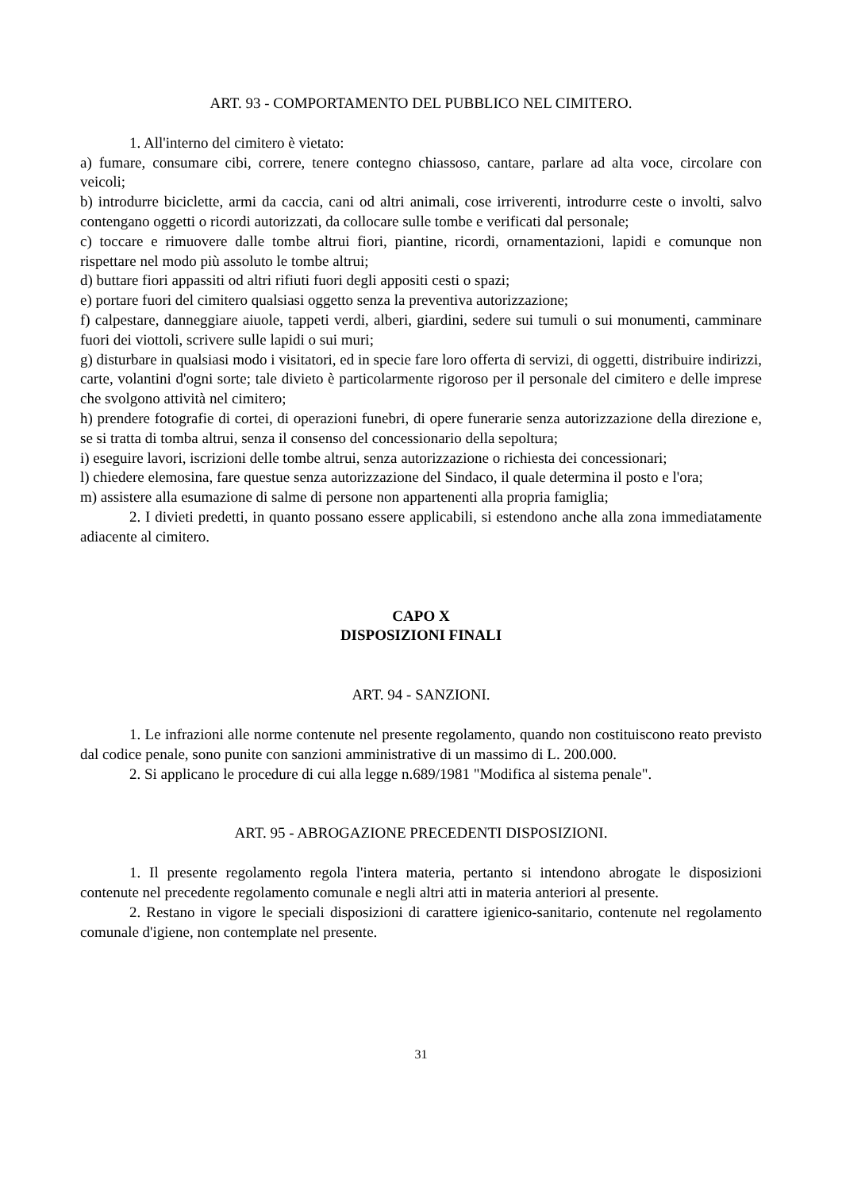ART. 93 - COMPORTAMENTO DEL PUBBLICO NEL CIMITERO.
1. All'interno del cimitero è vietato:
a) fumare, consumare cibi, correre, tenere contegno chiassoso, cantare, parlare ad alta voce, circolare con veicoli;
b) introdurre biciclette, armi da caccia, cani od altri animali, cose irriverenti, introdurre ceste o involti, salvo contengano oggetti o ricordi autorizzati, da collocare sulle tombe e verificati dal personale;
c) toccare e rimuovere dalle tombe altrui fiori, piantine, ricordi, ornamentazioni, lapidi e comunque non rispettare nel modo più assoluto le tombe altrui;
d) buttare fiori appassiti od altri rifiuti fuori degli appositi cesti o spazi;
e) portare fuori del cimitero qualsiasi oggetto senza la preventiva autorizzazione;
f) calpestare, danneggiare aiuole, tappeti verdi, alberi, giardini, sedere sui tumuli o sui monumenti, camminare fuori dei viottoli, scrivere sulle lapidi o sui muri;
g) disturbare in qualsiasi modo i visitatori, ed in specie fare loro offerta di servizi, di oggetti, distribuire indirizzi, carte, volantini d'ogni sorte; tale divieto è particolarmente rigoroso per il personale del cimitero e delle imprese che svolgono attività nel cimitero;
h) prendere fotografie di cortei, di operazioni funebri, di opere funerarie senza autorizzazione della direzione e, se si tratta di tomba altrui, senza il consenso del concessionario della sepoltura;
i) eseguire lavori, iscrizioni delle tombe altrui, senza autorizzazione o richiesta dei concessionari;
l) chiedere elemosina, fare questue senza autorizzazione del Sindaco, il quale determina il posto e l'ora;
m) assistere alla esumazione di salme di persone non appartenenti alla propria famiglia;
2. I divieti predetti, in quanto possano essere applicabili, si estendono anche alla zona immediatamente adiacente al cimitero.
CAPO X
DISPOSIZIONI FINALI
ART. 94 - SANZIONI.
1. Le infrazioni alle norme contenute nel presente regolamento, quando non costituiscono reato previsto dal codice penale, sono punite con sanzioni amministrative di un massimo di L. 200.000.
2. Si applicano le procedure di cui alla legge n.689/1981 "Modifica al sistema penale".
ART. 95 - ABROGAZIONE PRECEDENTI DISPOSIZIONI.
1. Il presente regolamento regola l'intera materia, pertanto si intendono abrogate le disposizioni contenute nel precedente regolamento comunale e negli altri atti in materia anteriori al presente.
2. Restano in vigore le speciali disposizioni di carattere igienico-sanitario, contenute nel regolamento comunale d'igiene, non contemplate nel presente.
31